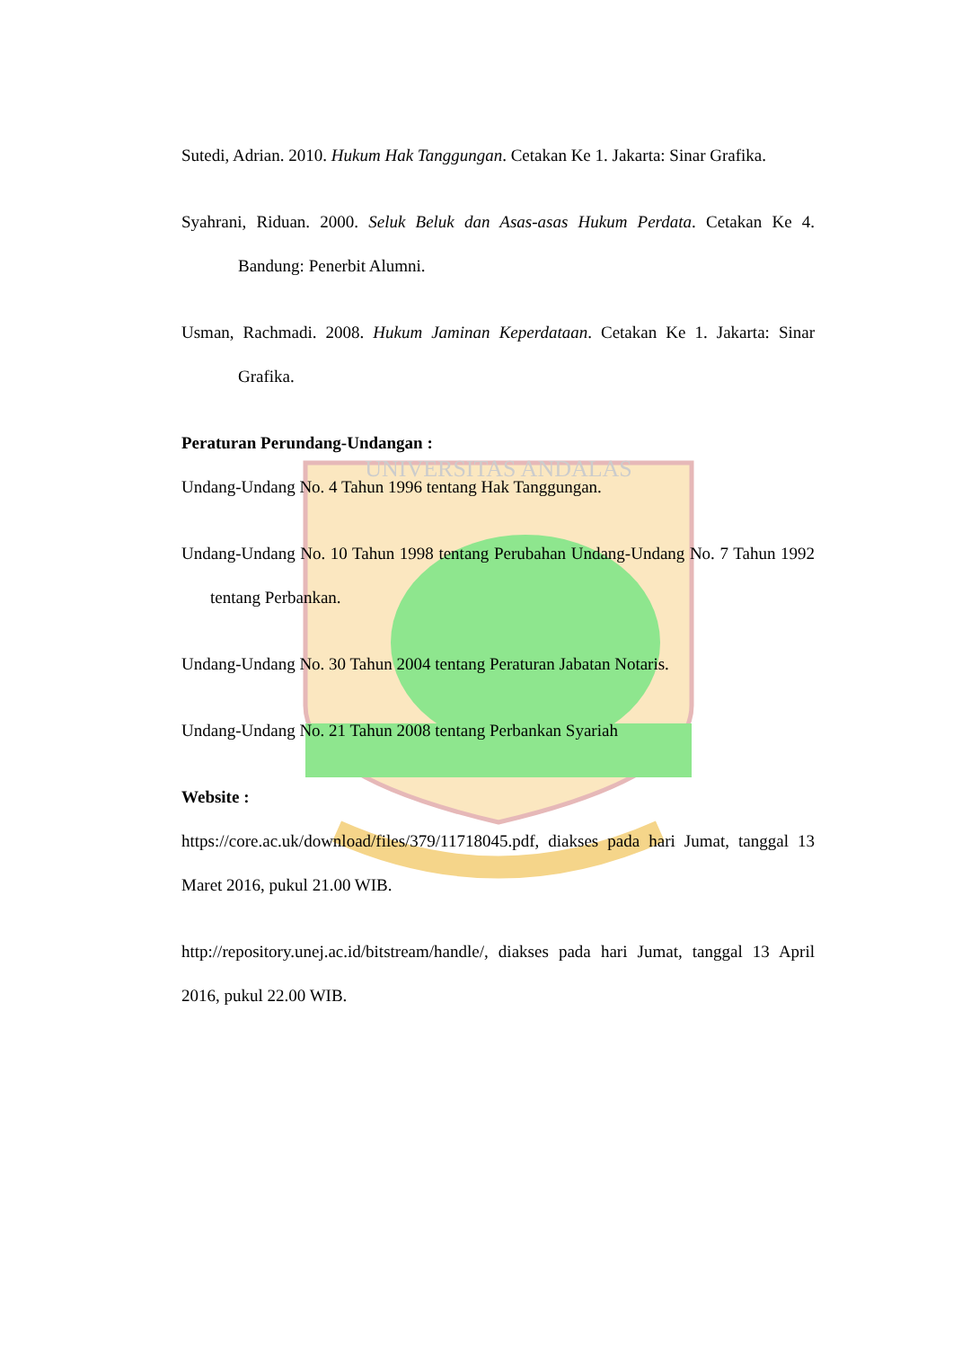UNIVERSITAS ANDALAS
Sutedi, Adrian. 2010. Hukum Hak Tanggungan. Cetakan Ke 1. Jakarta: Sinar Grafika.
Syahrani, Riduan. 2000. Seluk Beluk dan Asas-asas Hukum Perdata. Cetakan Ke 4. Bandung: Penerbit Alumni.
Usman, Rachmadi. 2008. Hukum Jaminan Keperdataan. Cetakan Ke 1. Jakarta: Sinar Grafika.
Peraturan Perundang-Undangan :
Undang-Undang No. 4 Tahun 1996 tentang Hak Tanggungan.
Undang-Undang No. 10 Tahun 1998 tentang Perubahan Undang-Undang No. 7 Tahun 1992 tentang Perbankan.
Undang-Undang No. 30 Tahun 2004 tentang Peraturan Jabatan Notaris.
Undang-Undang No. 21 Tahun 2008 tentang Perbankan Syariah
Website :
https://core.ac.uk/download/files/379/11718045.pdf, diakses pada hari Jumat, tanggal 13 Maret 2016, pukul 21.00 WIB.
http://repository.unej.ac.id/bitstream/handle/, diakses pada hari Jumat, tanggal 13 April 2016, pukul 22.00 WIB.